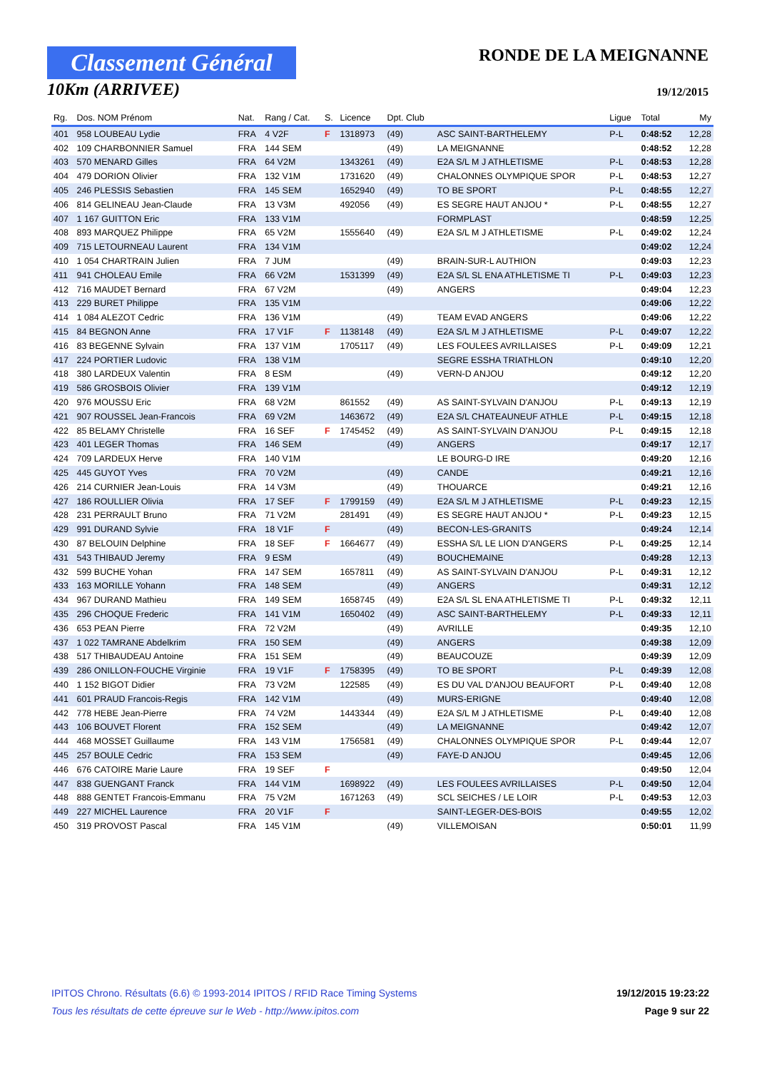Classement Général
10Km (ARRIVEE)
RONDE DE LA MEIGNANNE
19/12/2015
| Rg. | Dos. NOM Prénom | Nat. | Rang / Cat. | S. | Licence | Dpt. Club | | Ligue | Total | My |
| --- | --- | --- | --- | --- | --- | --- | --- | --- | --- | --- |
| 401 | 958 LOUBEAU Lydie | FRA | 4 V2F | F | 1318973 | (49) | ASC SAINT-BARTHELEMY | P-L | 0:48:52 | 12,28 |
| 402 | 109 CHARBONNIER Samuel | FRA | 144 SEM | | | (49) | LA MEIGNANNE | | 0:48:52 | 12,28 |
| 403 | 570 MENARD Gilles | FRA | 64 V2M | | 1343261 | (49) | E2A S/L M J ATHLETISME | P-L | 0:48:53 | 12,28 |
| 404 | 479 DORION Olivier | FRA | 132 V1M | | 1731620 | (49) | CHALONNES OLYMPIQUE SPOR | P-L | 0:48:53 | 12,27 |
| 405 | 246 PLESSIS Sebastien | FRA | 145 SEM | | 1652940 | (49) | TO BE SPORT | P-L | 0:48:55 | 12,27 |
| 406 | 814 GELINEAU Jean-Claude | FRA | 13 V3M | | 492056 | (49) | ES SEGRE HAUT ANJOU * | P-L | 0:48:55 | 12,27 |
| 407 | 1 167 GUITTON Eric | FRA | 133 V1M | | | | FORMPLAST | | 0:48:59 | 12,25 |
| 408 | 893 MARQUEZ Philippe | FRA | 65 V2M | | 1555640 | (49) | E2A S/L M J ATHLETISME | P-L | 0:49:02 | 12,24 |
| 409 | 715 LETOURNEAU Laurent | FRA | 134 V1M | | | | | | 0:49:02 | 12,24 |
| 410 | 1 054 CHARTRAIN Julien | FRA | 7 JUM | | | (49) | BRAIN-SUR-L AUTHION | | 0:49:03 | 12,23 |
| 411 | 941 CHOLEAU Emile | FRA | 66 V2M | | 1531399 | (49) | E2A S/L SL ENA ATHLETISME TI | P-L | 0:49:03 | 12,23 |
| 412 | 716 MAUDET Bernard | FRA | 67 V2M | | | (49) | ANGERS | | 0:49:04 | 12,23 |
| 413 | 229 BURET Philippe | FRA | 135 V1M | | | | | | 0:49:06 | 12,22 |
| 414 | 1 084 ALEZOT Cedric | FRA | 136 V1M | | | (49) | TEAM EVAD ANGERS | | 0:49:06 | 12,22 |
| 415 | 84 BEGNON Anne | FRA | 17 V1F | F | 1138148 | (49) | E2A S/L M J ATHLETISME | P-L | 0:49:07 | 12,22 |
| 416 | 83 BEGENNE Sylvain | FRA | 137 V1M | | 1705117 | (49) | LES FOULEES AVRILLAISES | P-L | 0:49:09 | 12,21 |
| 417 | 224 PORTIER Ludovic | FRA | 138 V1M | | | | SEGRE ESSHA TRIATHLON | | 0:49:10 | 12,20 |
| 418 | 380 LARDEUX Valentin | FRA | 8 ESM | | | (49) | VERN-D ANJOU | | 0:49:12 | 12,20 |
| 419 | 586 GROSBOIS Olivier | FRA | 139 V1M | | | | | | 0:49:12 | 12,19 |
| 420 | 976 MOUSSU Eric | FRA | 68 V2M | | 861552 | (49) | AS SAINT-SYLVAIN D'ANJOU | P-L | 0:49:13 | 12,19 |
| 421 | 907 ROUSSEL Jean-Francois | FRA | 69 V2M | | 1463672 | (49) | E2A S/L CHATEAUNEUF ATHLE | P-L | 0:49:15 | 12,18 |
| 422 | 85 BELAMY Christelle | FRA | 16 SEF | F | 1745452 | (49) | AS SAINT-SYLVAIN D'ANJOU | P-L | 0:49:15 | 12,18 |
| 423 | 401 LEGER Thomas | FRA | 146 SEM | | | (49) | ANGERS | | 0:49:17 | 12,17 |
| 424 | 709 LARDEUX Herve | FRA | 140 V1M | | | | LE BOURG-D IRE | | 0:49:20 | 12,16 |
| 425 | 445 GUYOT Yves | FRA | 70 V2M | | | (49) | CANDE | | 0:49:21 | 12,16 |
| 426 | 214 CURNIER Jean-Louis | FRA | 14 V3M | | | (49) | THOUARCE | | 0:49:21 | 12,16 |
| 427 | 186 ROULLIER Olivia | FRA | 17 SEF | F | 1799159 | (49) | E2A S/L M J ATHLETISME | P-L | 0:49:23 | 12,15 |
| 428 | 231 PERRAULT Bruno | FRA | 71 V2M | | 281491 | (49) | ES SEGRE HAUT ANJOU * | P-L | 0:49:23 | 12,15 |
| 429 | 991 DURAND Sylvie | FRA | 18 V1F | F | | (49) | BECON-LES-GRANITS | | 0:49:24 | 12,14 |
| 430 | 87 BELOUIN Delphine | FRA | 18 SEF | F | 1664677 | (49) | ESSHA S/L LE LION D'ANGERS | P-L | 0:49:25 | 12,14 |
| 431 | 543 THIBAUD Jeremy | FRA | 9 ESM | | | (49) | BOUCHEMAINE | | 0:49:28 | 12,13 |
| 432 | 599 BUCHE Yohan | FRA | 147 SEM | | 1657811 | (49) | AS SAINT-SYLVAIN D'ANJOU | P-L | 0:49:31 | 12,12 |
| 433 | 163 MORILLE Yohann | FRA | 148 SEM | | | (49) | ANGERS | | 0:49:31 | 12,12 |
| 434 | 967 DURAND Mathieu | FRA | 149 SEM | | 1658745 | (49) | E2A S/L SL ENA ATHLETISME TI | P-L | 0:49:32 | 12,11 |
| 435 | 296 CHOQUE Frederic | FRA | 141 V1M | | 1650402 | (49) | ASC SAINT-BARTHELEMY | P-L | 0:49:33 | 12,11 |
| 436 | 653 PEAN Pierre | FRA | 72 V2M | | | (49) | AVRILLE | | 0:49:35 | 12,10 |
| 437 | 1 022 TAMRANE Abdelkrim | FRA | 150 SEM | | | (49) | ANGERS | | 0:49:38 | 12,09 |
| 438 | 517 THIBAUDEAU Antoine | FRA | 151 SEM | | | (49) | BEAUCOUZE | | 0:49:39 | 12,09 |
| 439 | 286 ONILLON-FOUCHE Virginie | FRA | 19 V1F | F | 1758395 | (49) | TO BE SPORT | P-L | 0:49:39 | 12,08 |
| 440 | 1 152 BIGOT Didier | FRA | 73 V2M | | 122585 | (49) | ES DU VAL D'ANJOU BEAUFORT | P-L | 0:49:40 | 12,08 |
| 441 | 601 PRAUD Francois-Regis | FRA | 142 V1M | | | (49) | MURS-ERIGNE | | 0:49:40 | 12,08 |
| 442 | 778 HEBE Jean-Pierre | FRA | 74 V2M | | 1443344 | (49) | E2A S/L M J ATHLETISME | P-L | 0:49:40 | 12,08 |
| 443 | 106 BOUVET Florent | FRA | 152 SEM | | | (49) | LA MEIGNANNE | | 0:49:42 | 12,07 |
| 444 | 468 MOSSET Guillaume | FRA | 143 V1M | | 1756581 | (49) | CHALONNES OLYMPIQUE SPOR | P-L | 0:49:44 | 12,07 |
| 445 | 257 BOULE Cedric | FRA | 153 SEM | | | (49) | FAYE-D ANJOU | | 0:49:45 | 12,06 |
| 446 | 676 CATOIRE Marie Laure | FRA | 19 SEF | F | | | | | 0:49:50 | 12,04 |
| 447 | 838 GUENGANT Franck | FRA | 144 V1M | | 1698922 | (49) | LES FOULEES AVRILLAISES | P-L | 0:49:50 | 12,04 |
| 448 | 888 GENTET Francois-Emmanu | FRA | 75 V2M | | 1671263 | (49) | SCL SEICHES / LE LOIR | P-L | 0:49:53 | 12,03 |
| 449 | 227 MICHEL Laurence | FRA | 20 V1F | F | | | SAINT-LEGER-DES-BOIS | | 0:49:55 | 12,02 |
| 450 | 319 PROVOST Pascal | FRA | 145 V1M | | | (49) | VILLEMOISAN | | 0:50:01 | 11,99 |
IPITOS Chrono. Résultats (6.6) © 1993-2014 IPITOS / RFID Race Timing Systems
Tous les résultats de cette épreuve sur le Web - http://www.ipitos.com
19/12/2015 19:23:22
Page 9 sur 22